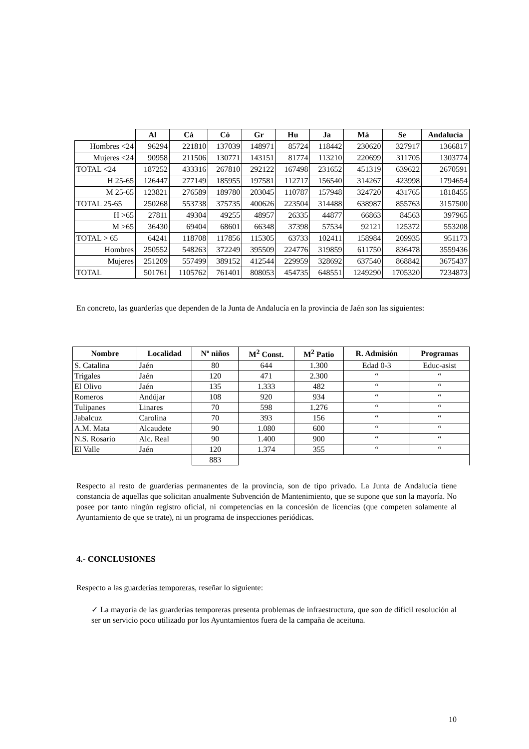| | Al | Cá | Có | Gr | Hu | Ja | Má | Se | Andalucía |
| --- | --- | --- | --- | --- | --- | --- | --- | --- | --- |
| Hombres <24 | 96294 | 221810 | 137039 | 148971 | 85724 | 118442 | 230620 | 327917 | 1366817 |
| Mujeres <24 | 90958 | 211506 | 130771 | 143151 | 81774 | 113210 | 220699 | 311705 | 1303774 |
| TOTAL <24 | 187252 | 433316 | 267810 | 292122 | 167498 | 231652 | 451319 | 639622 | 2670591 |
| H 25-65 | 126447 | 277149 | 185955 | 197581 | 112717 | 156540 | 314267 | 423998 | 1794654 |
| M 25-65 | 123821 | 276589 | 189780 | 203045 | 110787 | 157948 | 324720 | 431765 | 1818455 |
| TOTAL 25-65 | 250268 | 553738 | 375735 | 400626 | 223504 | 314488 | 638987 | 855763 | 3157500 |
| H >65 | 27811 | 49304 | 49255 | 48957 | 26335 | 44877 | 66863 | 84563 | 397965 |
| M >65 | 36430 | 69404 | 68601 | 66348 | 37398 | 57534 | 92121 | 125372 | 553208 |
| TOTAL > 65 | 64241 | 118708 | 117856 | 115305 | 63733 | 102411 | 158984 | 209935 | 951173 |
| Hombres | 250552 | 548263 | 372249 | 395509 | 224776 | 319859 | 611750 | 836478 | 3559436 |
| Mujeres | 251209 | 557499 | 389152 | 412544 | 229959 | 328692 | 637540 | 868842 | 3675437 |
| TOTAL | 501761 | 1105762 | 761401 | 808053 | 454735 | 648551 | 1249290 | 1705320 | 7234873 |
En concreto, las guarderías que dependen de la Junta de Andalucía en la provincia de Jaén son las siguientes:
| Nombre | Localidad | Nº niños | M<sup>2</sup> Const. | M<sup>2</sup> Patio | R. Admisión | Programas |
| --- | --- | --- | --- | --- | --- | --- |
| S. Catalina | Jaén | 80 | 644 | 1.300 | Edad 0-3 | Educ-asist |
| Trigales | Jaén | 120 | 471 | 2.300 | “ | “ |
| El Olivo | Jaén | 135 | 1.333 | 482 | “ | “ |
| Romeros | Andújar | 108 | 920 | 934 | “ | “ |
| Tulipanes | Linares | 70 | 598 | 1.276 | “ | “ |
| Jabalcuz | Carolina | 70 | 393 | 156 | “ | “ |
| A.M. Mata | Alcaudete | 90 | 1.080 | 600 | “ | “ |
| N.S. Rosario | Alc. Real | 90 | 1.400 | 900 | “ | “ |
| El Valle | Jaén | 120 | 1.374 | 355 | “ | “ |
| | | 883 | | | | |
Respecto al resto de guarderías permanentes de la provincia, son de tipo privado. La Junta de Andalucía tiene constancia de aquellas que solicitan anualmente Subvención de Mantenimiento, que se supone que son la mayoría. No posee por tanto ningún registro oficial, ni competencias en la concesión de licencias (que competen solamente al Ayuntamiento de que se trate), ni un programa de inspecciones periódicas.
4.- CONCLUSIONES
Respecto a las guarderías temporeras, reseñar lo siguiente:
✓ La mayoría de las guarderías temporeras presenta problemas de infraestructura, que son de difícil resolución al ser un servicio poco utilizado por los Ayuntamientos fuera de la campaña de aceituna.
10